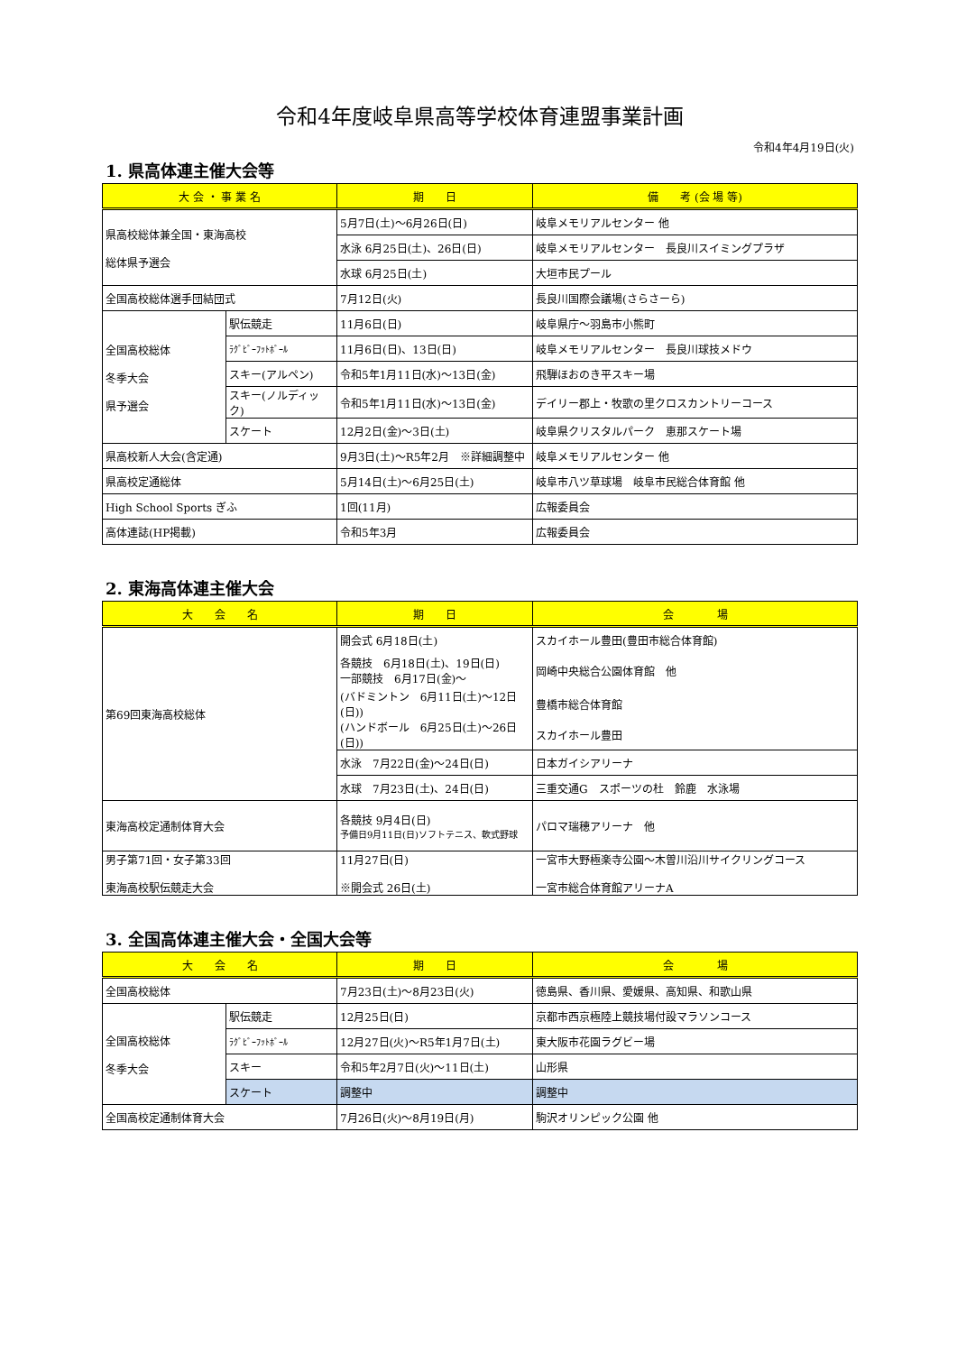令和4年度岐阜県高等学校体育連盟事業計画
令和4年4月19日(火)
1. 県高体連主催大会等
| 大 会 ・ 事 業 名 | | 期 日 | 備 考 (会 場 等) |
| --- | --- | --- | --- |
| 県高校総体兼全国・東海高校 総体県予選会 | | 5月7日(土)～6月26日(日) | 岐阜メモリアルセンター 他 |
| | | 水泳 6月25日(土)、26日(日) | 岐阜メモリアルセンター 長良川スイミングプラザ |
| | | 水球 6月25日(土) | 大垣市民プール |
| 全国高校総体選手団結団式 | | 7月12日(火) | 長良川国際会議場(さらさーら) |
| 全国高校総体 冬季大会 県予選会 | 駅伝競走 | 11月6日(日) | 岐阜県庁～羽島市小熊町 |
| | ﾗｸﾞﾋﾞｰﾌｯﾄﾎﾞｰﾙ | 11月6日(日)、13日(日) | 岐阜メモリアルセンター 長良川球技メドウ |
| | スキー(アルペン) | 令和5年1月11日(水)～13日(金) | 飛騨ほおのき平スキー場 |
| | スキー(ノルディック) | 令和5年1月11日(水)～13日(金) | デイリー郡上・牧歌の里クロスカントリーコース |
| | スケート | 12月2日(金)～3日(土) | 岐阜県クリスタルパーク 恵那スケート場 |
| 県高校新人大会(含定通) | | 9月3日(土)～R5年2月 ※詳細調整中 | 岐阜メモリアルセンター 他 |
| 県高校定通総体 | | 5月14日(土)～6月25日(土) | 岐阜市八ツ草球場 岐阜市民総合体育館 他 |
| High School Sports ぎふ | | 1回(11月) | 広報委員会 |
| 高体連誌(HP掲載) | | 令和5年3月 | 広報委員会 |
2. 東海高体連主催大会
| 大 会 名 | 期 日 | 会 場 |
| --- | --- | --- |
| 第69回東海高校総体 | 開会式 6月18日(土) | スカイホール豊田(豊田市総合体育館) |
| | 各競技 6月18日(土)、19日(日) 一部競技 6月17日(金)～ | 岡崎中央総合公園体育館 他 |
| | (バドミントン 6月11日(土)～12日(日)) | 豊橋市総合体育館 |
| | (ハンドボール 6月25日(土)～26日(日)) | スカイホール豊田 |
| | 水泳 7月22日(金)～24日(日) | 日本ガイシアリーナ |
| | 水球 7月23日(土)、24日(日) | 三重交通G スポーツの杜 鈴鹿 水泳場 |
| 東海高校定通制体育大会 | 各競技 9月4日(日) 予備日9月11日(日)ソフトテニス、軟式野球 | パロマ瑞穂アリーナ 他 |
| 男子第71回・女子第33回 東海高校駅伝競走大会 | 11月27日(日) ※開会式 26日(土) | 一宮市大野極楽寺公園～木曽川沿川サイクリングコース 一宮市総合体育館アリーナA |
3. 全国高体連主催大会・全国大会等
| 大 会 名 | | 期 日 | 会 場 |
| --- | --- | --- | --- |
| 全国高校総体 | | 7月23日(土)～8月23日(火) | 徳島県、香川県、愛媛県、高知県、和歌山県 |
| 全国高校総体 冬季大会 | 駅伝競走 | 12月25日(日) | 京都市西京極陸上競技場付設マラソンコース |
| | ﾗｸﾞﾋﾞｰﾌｯﾄﾎﾞｰﾙ | 12月27日(火)～R5年1月7日(土) | 東大阪市花園ラグビー場 |
| | スキー | 令和5年2月7日(火)～11日(土) | 山形県 |
| | スケート | 調整中 | 調整中 |
| 全国高校定通制体育大会 | | 7月26日(火)～8月19日(月) | 駒沢オリンピック公園 他 |